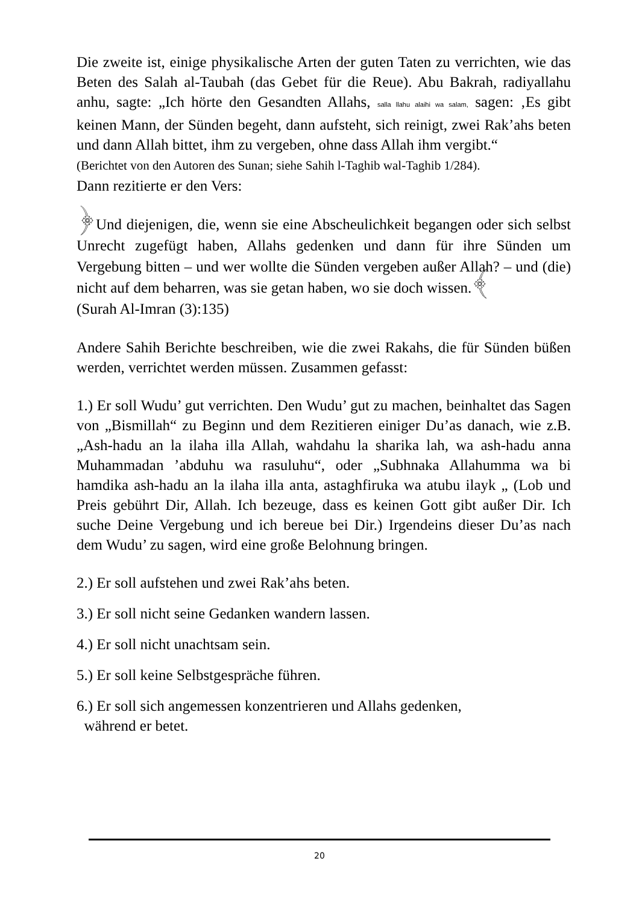Die zweite ist, einige physikalische Arten der guten Taten zu verrichten, wie das Beten des Salah al-Taubah (das Gebet für die Reue). Abu Bakrah, radiyallahu anhu, sagte: „Ich hörte den Gesandten Allahs, salla llahu alaihi wa salam, sagen: ‚Es gibt keinen Mann, der Sünden begeht, dann aufsteht, sich reinigt, zwei Rak’ahs beten und dann Allah bittet, ihm zu vergeben, ohne dass Allah ihm vergibt.“
(Berichtet von den Autoren des Sunan; siehe Sahih l-Taghib wal-Taghib 1/284).
Dann rezitierte er den Vers:
﴿Und diejenigen, die, wenn sie eine Abscheulichkeit begangen oder sich selbst Unrecht zugefügt haben, Allahs gedenken und dann für ihre Sünden um Vergebung bitten – und wer wollte die Sünden vergeben außer Allah? – und (die) nicht auf dem beharren, was sie getan haben, wo sie doch wissen.﴾
(Surah Al-Imran (3):135)
Andere Sahih Berichte beschreiben, wie die zwei Rakahs, die für Sünden büßen werden, verrichtet werden müssen. Zusammen gefasst:
1.) Er soll Wudu’ gut verrichten. Den Wudu’ gut zu machen, beinhaltet das Sagen von „Bismillah“ zu Beginn und dem Rezitieren einiger Du’as danach, wie z.B. „Ash-hadu an la ilaha illa Allah, wahdahu la sharika lah, wa ash-hadu anna Muhammadan ’abduhu wa rasuluhu“, oder „Subhnaka Allahumma wa bi hamdika ash-hadu an la ilaha illa anta, astaghfiruka wa atubu ilayk „ (Lob und Preis gebührt Dir, Allah. Ich bezeuge, dass es keinen Gott gibt außer Dir. Ich suche Deine Vergebung und ich bereue bei Dir.) Irgendeins dieser Du’as nach dem Wudu’ zu sagen, wird eine große Belohnung bringen.
2.) Er soll aufstehen und zwei Rak’ahs beten.
3.) Er soll nicht seine Gedanken wandern lassen.
4.) Er soll nicht unachtsam sein.
5.) Er soll keine Selbstgespräche führen.
6.) Er soll sich angemessen konzentrieren und Allahs gedenken,
während er betet.
20